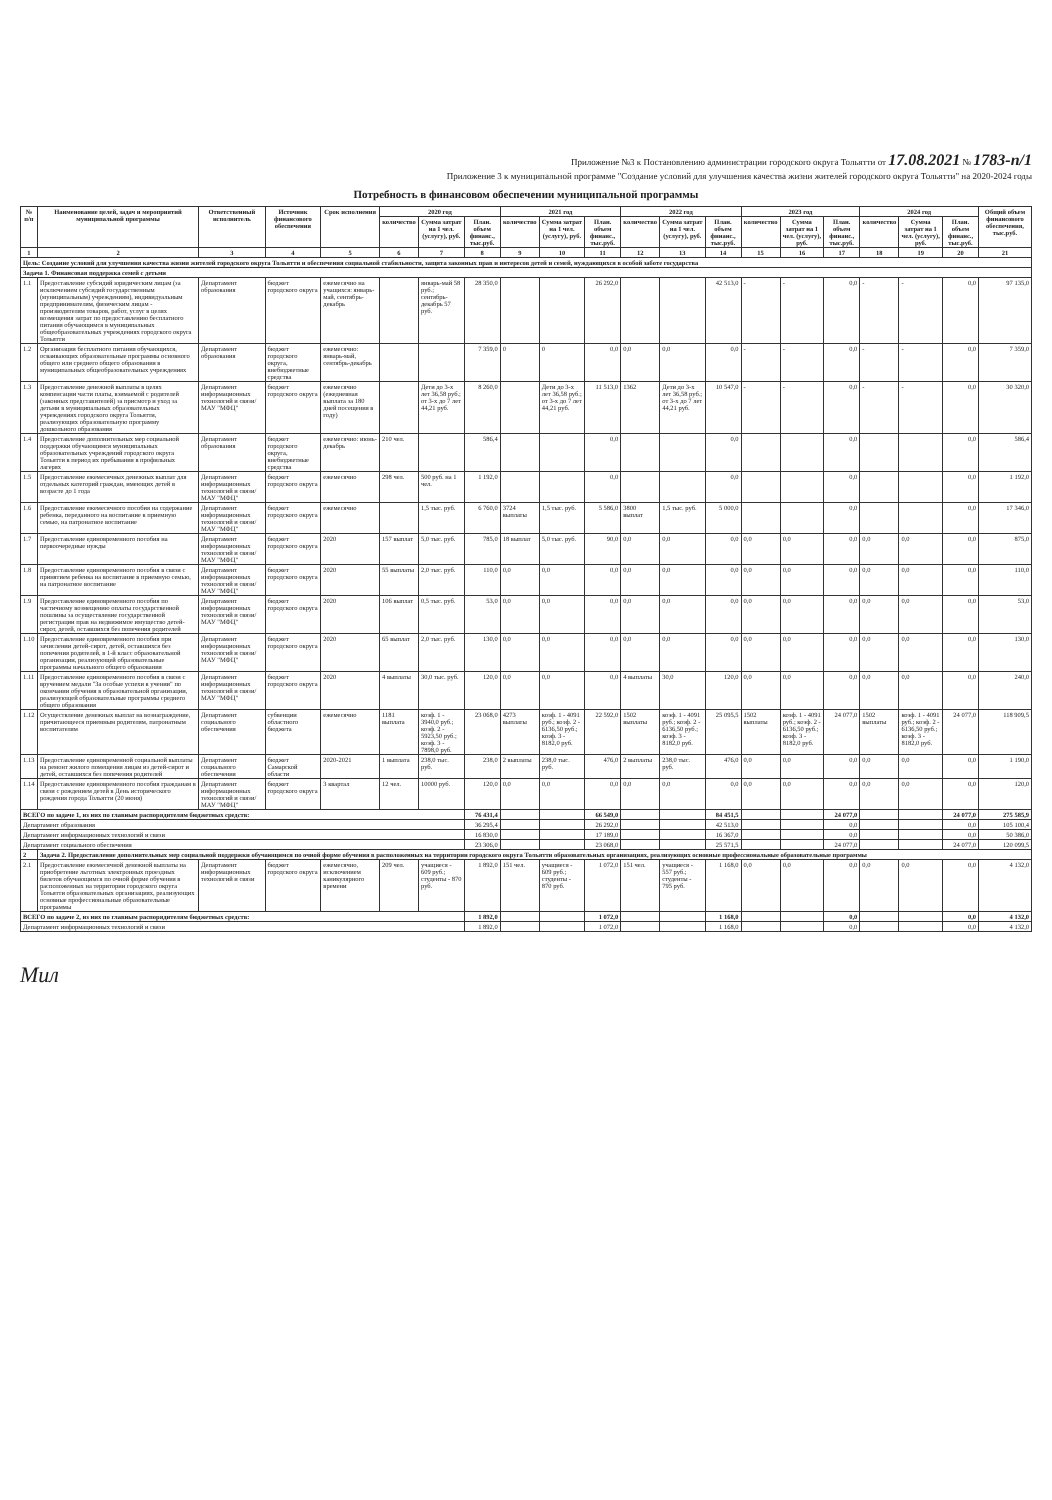Приложение №3 к Постановлению администрации городского округа Тольятти от 17.08.2021 № 1783-п/1
Приложение 3 к муниципальной программе "Создание условий для улучшения качества жизни жителей городского округа Тольятти" на 2020-2024 годы
Потребность в финансовом обеспечении муниципальной программы
| № п/п | Наименование целей, задач и мероприятий муниципальной программы | Ответственный исполнитель | Источник финансового обеспечения | Срок исполнения | 2020 год | | | 2021 год | | | 2022 год | | | 2023 год | | | 2024 год | | | Общий объем финансового обеспечения, тыс.руб. |
| --- | --- | --- | --- | --- | --- | --- | --- | --- | --- | --- | --- | --- | --- | --- | --- | --- | --- | --- | --- | --- |
| | | | | | количество | Сумма затрат на 1 чел. (услугу), руб. | План. объем финанс., тыс.руб. | количество | Сумма затрат на 1 чел. (услугу), руб. | План. объем финанс., тыс.руб. | количество | Сумма затрат на 1 чел. (услугу), руб. | План. объем финанс., тыс.руб. | количество | Сумма затрат на 1 чел. (услугу), руб. | План. объем финанс., тыс.руб. | количество | Сумма затрат на 1 чел. (услугу), руб. | План. объем финанс., тыс.руб. | |
| 1 | 2 | 3 | 4 | 5 | 6 | 7 | 8 | 9 | 10 | 11 | 12 | 13 | 14 | 15 | 16 | 17 | 18 | 19 | 20 | 21 |
| Цель: Создание условий для улучшения качества жизни жителей городского округа Тольятти и обеспечения социальной стабильности, защита законных прав и интересов детей и семей, нуждающихся в особой заботе государства | | | | | | | | | | | | | | | | | | | | |
| Задача 1. Финансовая поддержка семей с детьми | | | | | | | | | | | | | | | | | | | | |
| 1.1 | Предоставление субсидий юридическим лицам (за исключением субсидий государственным (муниципальным) учреждениям), индивидуальным предпринимателям, физическим лицам - производителям товаров, работ, услуг в целях возмещения затрат по предоставлению бесплатного питания обучающимся в муниципальных общеобразовательных учреждениях городского округа Тольятти | Департамент образования | бюджет городского округа | ежемесячно на учащихся: январь-май, сентябрь-декабрь | | январь-май 58 руб.; сентябрь-декабрь 57 руб. | 28 350,0 | | | 26 292,0 | | | 42 513,0 | - | - | 0,0 | - | - | 0,0 | 97 135,0 |
| 1.2 | Организация бесплатного питания обучающихся, осваивающих образовательные программы основного общего или среднего общего образования в муниципальных общеобразовательных учреждениях | Департамент образования | бюджет городского округа, внебюджетные средства | ежемесячно: январь-май, сентябрь-декабрь | | | 7 359,0 | 0 | 0 | 0,0 | 0,0 | 0,0 | 0,0 | - | - | 0,0 | - | - | 0,0 | 7 359,0 |
| 1.3 | Предоставление денежной выплаты в целях компенсации части платы, взимаемой с родителей (законных представителей) за присмотр и уход за детьми в муниципальных образовательных учреждениях городского округа Тольятти, реализующих образовательную программу дошкольного образования | Департамент информационных технологий и связи/МАУ "МФЦ" | бюджет городского округа | ежемесячно (ежедневная выплата за 180 дней посещения в году) | | Дети до 3-х лет 36,58 руб.; от 3-х до 7 лет 44,21 руб. | 8 260,0 | | Дети до 3-х лет 36,58 руб.; от 3-х до 7 лет 44,21 руб. | 11 513,0 | 1362 | Дети до 3-х лет 36,58 руб.; от 3-х до 7 лет 44,21 руб. | 10 547,0 | - | - | 0,0 | - | - | 0,0 | 30 320,0 |
| 1.4 | Предоставление дополнительных мер социальной поддержки обучающимся муниципальных образовательных учреждений городского округа Тольятти в период их пребывания в профильных лагерях | Департамент образования | бюджет городского округа, внебюджетные средства | ежемесячно: июнь-декабрь | 210 чел. | | 586,4 | | | 0,0 | | | 0,0 | | | 0,0 | | | 0,0 | 586,4 |
| 1.5 | Предоставление ежемесячных денежных выплат для отдельных категорий граждан, имеющих детей в возрасте до 1 года | Департамент информационных технологий и связи/МАУ "МФЦ" | бюджет городского округа | ежемесячно | 298 чел. | 500 руб. на 1 чел. | 1 192,0 | | | 0,0 | | | 0,0 | | | 0,0 | | | 0,0 | 1 192,0 |
| 1.6 | Предоставление ежемесячного пособия на содержание ребенка, переданного на воспитание в приемную семью, на патронатное воспитание | Департамент информационных технологий и связи/МАУ "МФЦ" | бюджет городского округа | ежемесячно | | 1,5 тыс. руб. | 6 760,0 | 3724 выплаты | 1,5 тыс. руб. | 5 586,0 | 3800 выплат | 1,5 тыс. руб. | 5 000,0 | | | 0,0 | | | 0,0 | 17 346,0 |
| 1.7 | Предоставление единовременного пособия на первоочередные нужды | Департамент информационных технологий и связи/МАУ "МФЦ" | бюджет городского округа | 2020 | 157 выплат | 5,0 тыс. руб. | 785,0 | 18 выплат | 5,0 тыс. руб. | 90,0 | 0,0 | 0,0 | 0,0 | 0,0 | 0,0 | 0,0 | 0,0 | 0,0 | 0,0 | 875,0 |
| 1.8 | Предоставление единовременного пособия в связи с принятием ребенка на воспитание в приемную семью, на патронатное воспитание | Департамент информационных технологий и связи/МАУ "МФЦ" | бюджет городского округа | 2020 | 55 выплаты | 2,0 тыс. руб. | 110,0 | 0,0 | 0,0 | 0,0 | 0,0 | 0,0 | 0,0 | 0,0 | 0,0 | 0,0 | 0,0 | 0,0 | 0,0 | 110,0 |
| 1.9 | Предоставление единовременного пособия по частичному возмещению оплаты государственной пошлины за осуществление государственной регистрации прав на недвижимое имущество детей-сирот, детей, оставшихся без попечения родителей | Департамент информационных технологий и связи/МАУ "МФЦ" | бюджет городского округа | 2020 | 106 выплат | 0,5 тыс. руб. | 53,0 | 0,0 | 0,0 | 0,0 | 0,0 | 0,0 | 0,0 | 0,0 | 0,0 | 0,0 | 0,0 | 0,0 | 0,0 | 53,0 |
| 1.10 | Предоставление единовременного пособия при зачислении детей-сирот, детей, оставшихся без попечения родителей, в 1-й класс образовательной организации, реализующей образовательные программы начального общего образования | Департамент информационных технологий и связи/МАУ "МФЦ" | бюджет городского округа | 2020 | 65 выплат | 2,0 тыс. руб. | 130,0 | 0,0 | 0,0 | 0,0 | 0,0 | 0,0 | 0,0 | 0,0 | 0,0 | 0,0 | 0,0 | 0,0 | 0,0 | 130,0 |
| 1.11 | Предоставление единовременного пособия в связи с вручением медали "За особые успехи в учении" по окончании обучения в образовательной организации, реализующей образовательные программы среднего общего образования | Департамент информационных технологий и связи/МАУ "МФЦ" | бюджет городского округа | 2020 | 4 выплаты | 30,0 тыс. руб. | 120,0 | 0,0 | 0,0 | 0,0 | 4 выплаты | 30,0 | 120,0 | 0,0 | 0,0 | 0,0 | 0,0 | 0,0 | 0,0 | 240,0 |
| 1.12 | Осуществление денежных выплат на вознаграждение, причитающееся приемным родителям, патронатным воспитателям | Департамент социального обеспечения | субвенции областного бюджета | ежемесячно | 1181 выплата | коэф. 1 - 3940,0 руб.; коэф. 2 - 5923,50 руб.; коэф. 3 - 7898,0 руб. | 23 068,0 | 4273 выплаты | коэф. 1 - 4091 руб.; коэф. 2 - 6136,50 руб.; коэф. 3 - 8182,0 руб. | 22 592,0 | 1502 выплаты | коэф. 1 - 4091 руб.; коэф. 2 - 6136,50 руб.; коэф. 3 - 8182,0 руб. | 25 095,5 | 1502 выплаты | коэф. 1 - 4091 руб.; коэф. 2 - 6136,50 руб.; коэф. 3 - 8182,0 руб. | 24 077,0 | 1502 выплаты | коэф. 1 - 4091 руб.; коэф. 2 - 6136,50 руб.; коэф. 3 - 8182,0 руб. | 24 077,0 | 118 909,5 |
| 1.13 | Предоставление единовременной социальной выплаты на ремонт жилого помещения лицам из детей-сирот и детей, оставшихся без попечения родителей | Департамент социального обеспечения | бюджет Самарской области | 2020-2021 | 1 выплата | 238,0 тыс. руб. | 238,0 | 2 выплаты | 238,0 тыс. руб. | 476,0 | 2 выплаты | 238,0 тыс. руб. | 476,0 | 0,0 | 0,0 | 0,0 | 0,0 | 0,0 | 0,0 | 1 190,0 |
| 1.14 | Предоставление единовременного пособия гражданам в связи с рождением детей в День исторического рождения города Тольятти (20 июня) | Департамент информационных технологий и связи/МАУ "МФЦ" | бюджет городского округа | 3 квартал | 12 чел. | 10000 руб. | 120,0 | 0,0 | 0,0 | 0,0 | 0,0 | 0,0 | 0,0 | 0,0 | 0,0 | 0,0 | 0,0 | 0,0 | 0,0 | 120,0 |
| ВСЕГО по задаче 1, из них по главным распорядителям бюджетных средств: | | | | | | | 76 431,4 | | | 66 549,0 | | | 84 451,5 | | | 24 077,0 | | | 24 077,0 | 275 585,9 |
| Департамент образования | | | | | | | 36 295,4 | | | 26 292,0 | | | 42 513,0 | | | 0,0 | | | 0,0 | 105 100,4 |
| Департамент информационных технологий и связи | | | | | | | 16 830,0 | | | 17 189,0 | | | 16 367,0 | | | 0,0 | | | 0,0 | 50 386,0 |
| Департамент социального обеспечения | | | | | | | 23 306,0 | | | 23 068,0 | | | 25 571,5 | | | 24 077,0 | | | 24 077,0 | 120 099,5 |
| 2 | Задача 2. Предоставление дополнительных мер социальной поддержки обучающимся по очной форме обучения в расположенных на территории городского округа Тольятти образовательных организациях, реализующих основные профессиональные образовательные программы | | | | | | | | | | | | | | | | | | | |
| 2.1 | Предоставление ежемесячной денежной выплаты на приобретение льготных электронных проездных билетов обучающимся по очной форме обучения в расположенных на территории городского округа Тольятти образовательных организациях, реализующих основные профессиональные образовательные программы | Департамент информационных технологий и связи | бюджет городского округа | ежемесячно, исключением каникулярного времени | 209 чел. | учащиеся - 609 руб.; студенты - 870 руб. | 1 892,0 | 151 чел. | учащиеся - 609 руб.; студенты - 870 руб. | 1 072,0 | 151 чел. | учащиеся - 557 руб.; студенты - 795 руб. | 1 168,0 | 0,0 | 0,0 | 0,0 | 0,0 | 0,0 | 0,0 | 4 132,0 |
| ВСЕГО по задаче 2, из них по главным распорядителям бюджетных средств: | | | | | | | 1 892,0 | | | 1 072,0 | | | 1 168,0 | | | 0,0 | | | 0,0 | 4 132,0 |
| Департамент информационных технологий и связи | | | | | | | 1 892,0 | | | 1 072,0 | | | 1 168,0 | | | 0,0 | | | 0,0 | 4 132,0 |
Мил